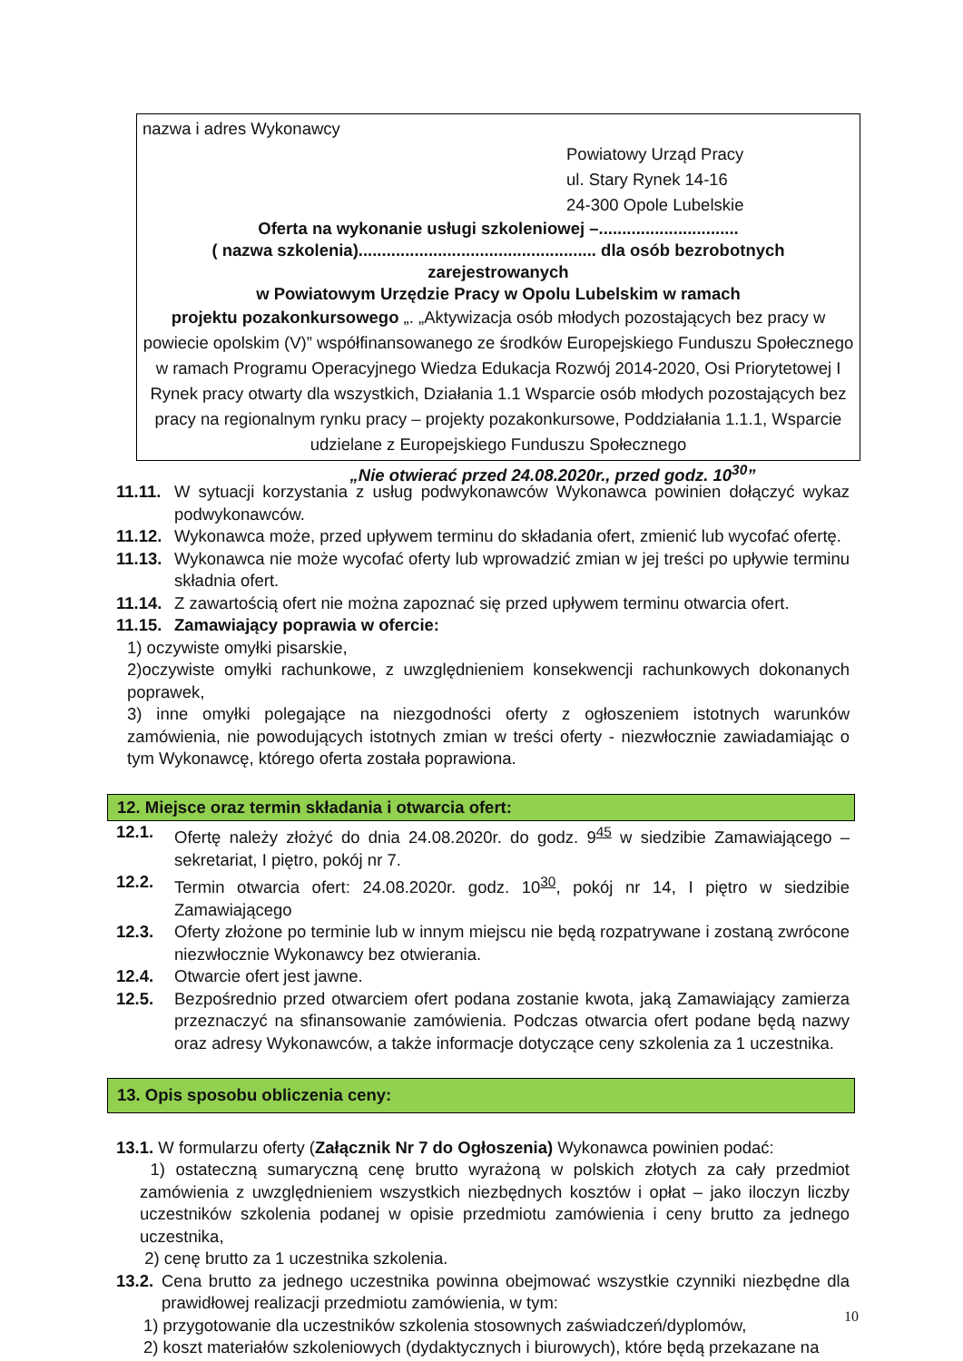nazwa i adres Wykonawcy
Powiatowy Urząd Pracy
ul. Stary Rynek 14-16
24-300 Opole Lubelskie
Oferta na wykonanie usługi szkoleniowej –..............................
( nazwa szkolenia)................................................... dla osób bezrobotnych zarejestrowanych
w Powiatowym Urzędzie Pracy w Opolu Lubelskim w ramach
projektu pozakonkursowego „. „Aktywizacja osób młodych pozostających bez pracy w powiecie opolskim (V)” współfinansowanego ze środków Europejskiego Funduszu Społecznego w ramach Programu Operacyjnego Wiedza Edukacja Rozwój 2014-2020, Osi Priorytetowej I Rynek pracy otwarty dla wszystkich, Działania 1.1 Wsparcie osób młodych pozostających bez pracy na regionalnym rynku pracy – projekty pozakonkursowe, Poddziałania 1.1.1, Wsparcie udzielane z Europejskiego Funduszu Społecznego
„Nie otwierać przed 24.08.2020r., przed godz. 10<sup>30</sup>”
11.11. W sytuacji korzystania z usług podwykonawców Wykonawca powinien dołączyć wykaz podwykonawców.
11.12. Wykonawca może, przed upływem terminu do składania ofert, zmienić lub wycofać ofertę.
11.13. Wykonawca nie może wycofać oferty lub wprowadzić zmian w jej treści po upływie terminu składnia ofert.
11.14. Z zawartością ofert nie można zapoznać się przed upływem terminu otwarcia ofert.
11.15. Zamawiający poprawia w ofercie:
1) oczywiste omyłki pisarskie,
2)oczywiste omyłki rachunkowe, z uwzględnieniem konsekwencji rachunkowych dokonanych poprawek,
3) inne omyłki polegające na niezgodności oferty z ogłoszeniem istotnych warunków zamówienia, nie powodujących istotnych zmian w treści oferty - niezwłocznie zawiadamiając o tym Wykonawcę, którego oferta została poprawiona.
12. Miejsce oraz termin składania i otwarcia ofert:
12.1. Ofertę należy złożyć do dnia 24.08.2020r. do godz. 9<sup>45</sup> w siedzibie Zamawiającego – sekretariat, I piętro, pokój nr 7.
12.2. Termin otwarcia ofert: 24.08.2020r. godz. 10<sup>30</sup>, pokój nr 14, I piętro w siedzibie Zamawiającego
12.3. Oferty złożone po terminie lub w innym miejscu nie będą rozpatrywane i zostaną zwrócone niezwłocznie Wykonawcy bez otwierania.
12.4. Otwarcie ofert jest jawne.
12.5. Bezpośrednio przed otwarciem ofert podana zostanie kwota, jaką Zamawiający zamierza przeznaczyć na sfinansowanie zamówienia. Podczas otwarcia ofert podane będą nazwy oraz adresy Wykonawców, a także informacje dotyczące ceny szkolenia za 1 uczestnika.
13. Opis sposobu obliczenia ceny:
13.1. W formularzu oferty (Załącznik Nr 7 do Ogłoszenia) Wykonawca powinien podać:
1) ostateczną sumaryczną cenę brutto wyrażoną w polskich złotych za cały przedmiot zamówienia z uwzględnieniem wszystkich niezbędnych kosztów i opłat – jako iloczyn liczby uczestników szkolenia podanej w opisie przedmiotu zamówienia i ceny brutto za jednego uczestnika,
2) cenę brutto za 1 uczestnika szkolenia.
13.2. Cena brutto za jednego uczestnika powinna obejmować wszystkie czynniki niezbędne dla prawidłowej realizacji przedmiotu zamówienia, w tym:
1) przygotowanie dla uczestników szkolenia stosownych zaświadczeń/dyplomów,
2) koszt materiałów szkoleniowych (dydaktycznych i biurowych), które będą przekazane na
10